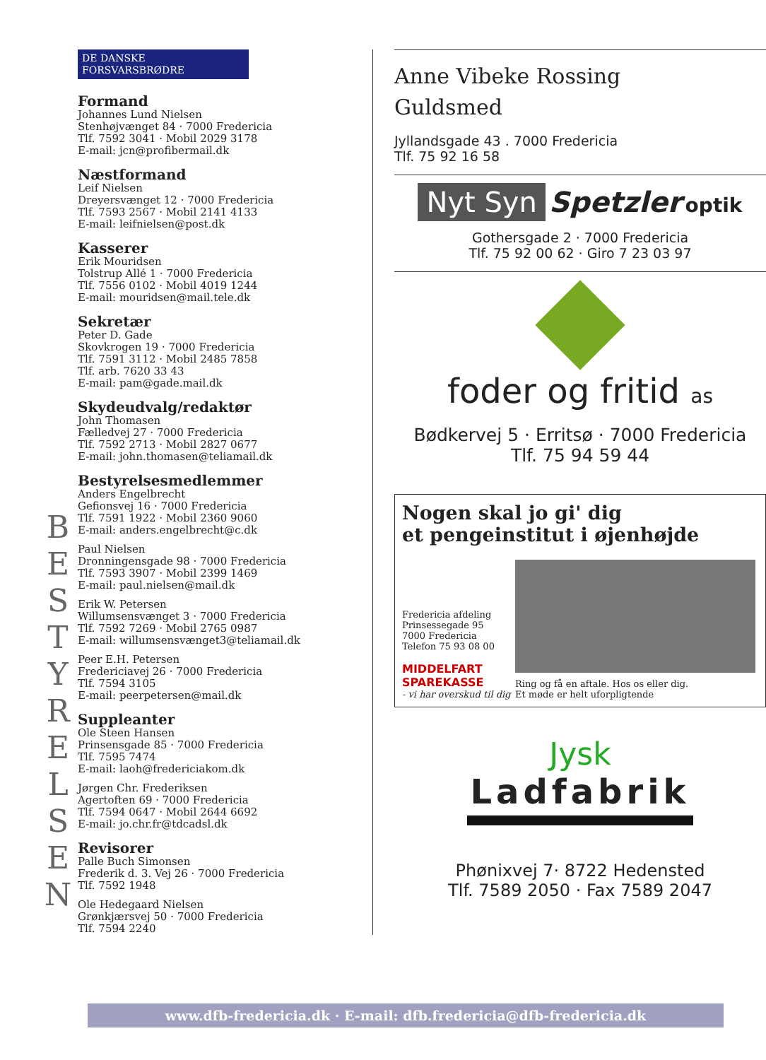B
E
S
T
Y
R
E
L
S
E
N
DE DANSKE FORSVARSBRØDRE
Formand
Johannes Lund Nielsen
Stenhøjvænget 84 · 7000 Fredericia
Tlf. 7592 3041 · Mobil 2029 3178
E-mail: jcn@profibermail.dk
Næstformand
Leif Nielsen
Dreyersvænget 12 · 7000 Fredericia
Tlf. 7593 2567 · Mobil 2141 4133
E-mail: leifnielsen@post.dk
Kasserer
Erik Mouridsen
Tolstrup Allé 1 · 7000 Fredericia
Tlf. 7556 0102 · Mobil 4019 1244
E-mail: mouridsen@mail.tele.dk
Sekretær
Peter D. Gade
Skovkrogen 19 · 7000 Fredericia
Tlf. 7591 3112 · Mobil 2485 7858
Tlf. arb. 7620 33 43
E-mail: pam@gade.mail.dk
Skydeudvalg/redaktør
John Thomasen
Fælledvej 27 · 7000 Fredericia
Tlf. 7592 2713 · Mobil 2827 0677
E-mail: john.thomasen@teliamail.dk
Bestyrelsesmedlemmer
Anders Engelbrecht
Gefionsvej 16 · 7000 Fredericia
Tlf. 7591 1922 · Mobil 2360 9060
E-mail: anders.engelbrecht@c.dk
Paul Nielsen
Dronningensgade 98 · 7000 Fredericia
Tlf. 7593 3907 · Mobil 2399 1469
E-mail: paul.nielsen@mail.dk
Erik W. Petersen
Willumsensvænget 3 · 7000 Fredericia
Tlf. 7592 7269 · Mobil 2765 0987
E-mail: willumsensvænget3@teliamail.dk
Peer E.H. Petersen
Fredericiavej 26 · 7000 Fredericia
Tlf. 7594 3105
E-mail: peerpetersen@mail.dk
Suppleanter
Ole Steen Hansen
Prinsensgade 85 · 7000 Fredericia
Tlf. 7595 7474
E-mail: laoh@fredericiakom.dk
Jørgen Chr. Frederiksen
Agertoften 69 · 7000 Fredericia
Tlf. 7594 0647 · Mobil 2644 6692
E-mail: jo.chr.fr@tdcadsl.dk
Revisorer
Palle Buch Simonsen
Frederik d. 3. Vej 26 · 7000 Fredericia
Tlf. 7592 1948
Ole Hedegaard Nielsen
Grønkjærsvej 50 · 7000 Fredericia
Tlf. 7594 2240
Anne Vibeke Rossing
Guldsmed
Jyllandsgade 43 . 7000 Fredericia
Tlf. 75 92 16 58
Nyt Syn Spetzler optik
Gothersgade 2 · 7000 Fredericia
Tlf. 75 92 00 62 · Giro 7 23 03 97
foder og fritid as
Bødkervej 5 · Erritsø · 7000 Fredericia
Tlf. 75 94 59 44
Nogen skal jo gi' dig
et pengeinstitut i øjenhøjde
Fredericia afdeling
Prinsessegade 95
7000 Fredericia
Telefon 75 93 08 00
MIDDELFART
SPAREKASSE
- vi har overskud til dig
Ring og få en aftale. Hos os eller dig.
Et møde er helt uforpligtende
Jysk
Ladfabrik
Phønixvej 7· 8722 Hedensted
Tlf. 7589 2050 · Fax 7589 2047
www.dfb-fredericia.dk · E-mail: dfb.fredericia@dfb-fredericia.dk